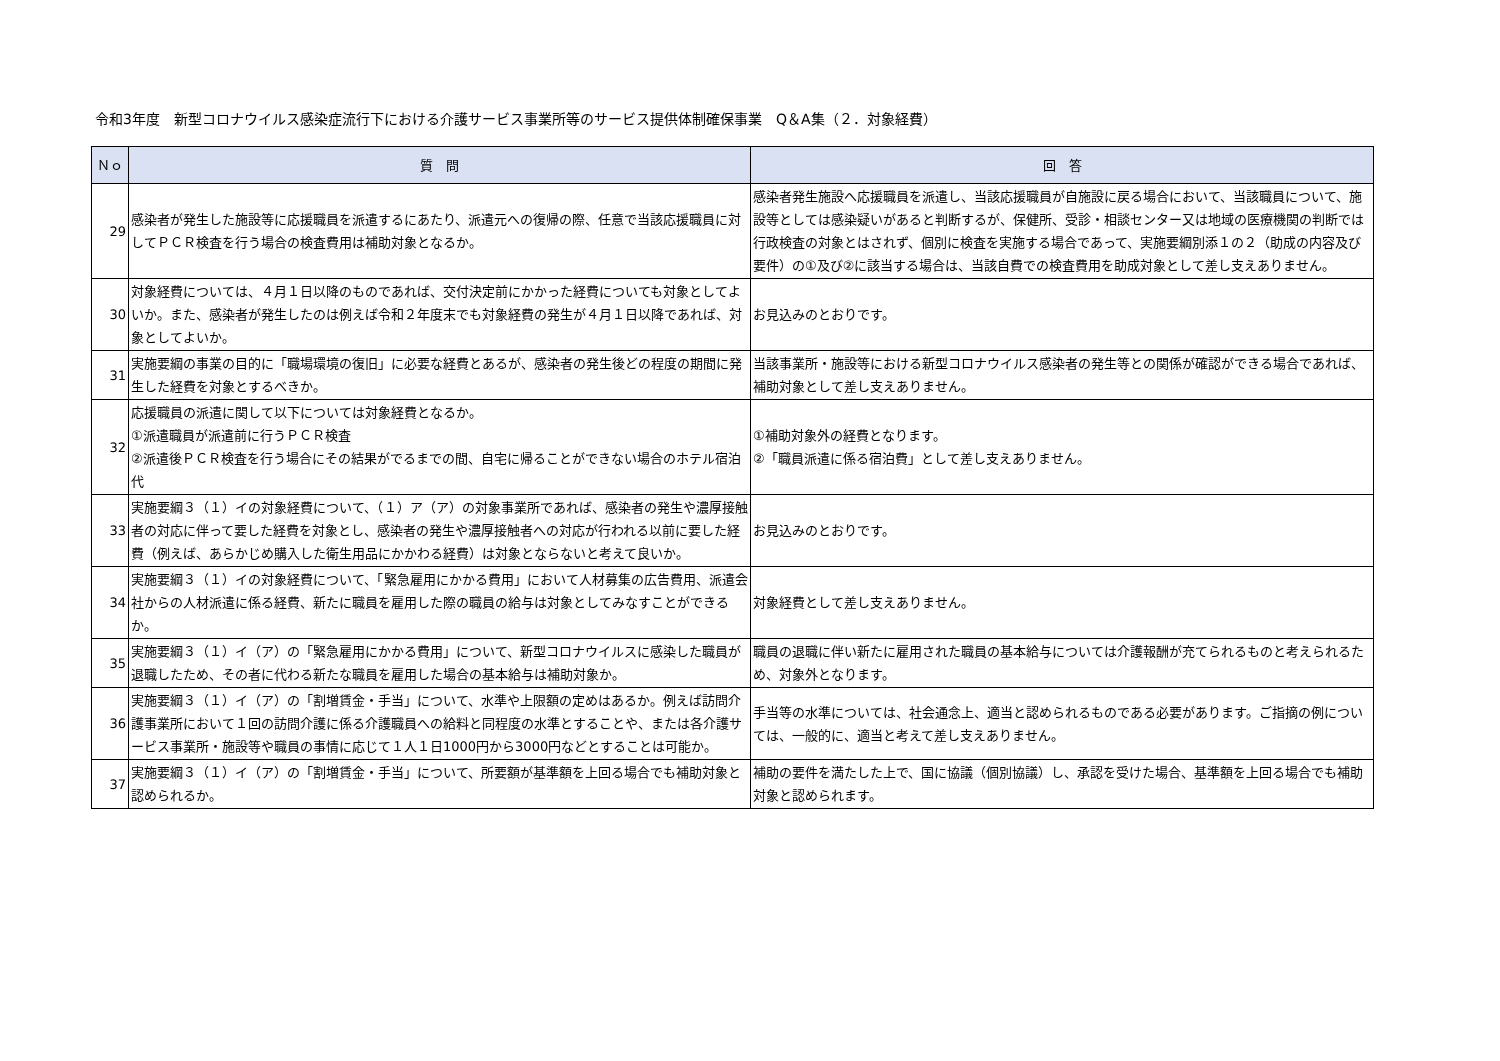令和3年度　新型コロナウイルス感染症流行下における介護サービス事業所等のサービス提供体制確保事業　Q＆A集（２．対象経費）
| Ｎｏ | 質 問 | 回 答 |
| --- | --- | --- |
| 29 | 感染者が発生した施設等に応援職員を派遣するにあたり、派遣元への復帰の際、任意で当該応援職員に対してＰＣＲ検査を行う場合の検査費用は補助対象となるか。 | 感染者発生施設へ応援職員を派遣し、当該応援職員が自施設に戻る場合において、当該職員について、施設等としては感染疑いがあると判断するが、保健所、受診・相談センター又は地域の医療機関の判断では行政検査の対象とはされず、個別に検査を実施する場合であって、実施要綱別添１の２（助成の内容及び要件）の①及び②に該当する場合は、当該自費での検査費用を助成対象として差し支えありません。 |
| 30 | 対象経費については、４月１日以降のものであれば、交付決定前にかかった経費についても対象としてよいか。また、感染者が発生したのは例えば令和２年度末でも対象経費の発生が４月１日以降であれば、対象としてよいか。 | お見込みのとおりです。 |
| 31 | 実施要綱の事業の目的に「職場環境の復旧」に必要な経費とあるが、感染者の発生後どの程度の期間に発生した経費を対象とするべきか。 | 当該事業所・施設等における新型コロナウイルス感染者の発生等との関係が確認ができる場合であれば、補助対象として差し支えありません。 |
| 32 | 応援職員の派遣に関して以下については対象経費となるか。 ①派遣職員が派遣前に行うＰＣＲ検査 ②派遣後ＰＣＲ検査を行う場合にその結果がでるまでの間、自宅に帰ることができない場合のホテル宿泊代 | ①補助対象外の経費となります。 ②「職員派遣に係る宿泊費」として差し支えありません。 |
| 33 | 実施要綱３（１）イの対象経費について、（１）ア（ア）の対象事業所であれば、感染者の発生や濃厚接触者の対応に伴って要した経費を対象とし、感染者の発生や濃厚接触者への対応が行われる以前に要した経費（例えば、あらかじめ購入した衛生用品にかかわる経費）は対象とならないと考えて良いか。 | お見込みのとおりです。 |
| 34 | 実施要綱３（１）イの対象経費について、「緊急雇用にかかる費用」において人材募集の広告費用、派遣会社からの人材派遣に係る経費、新たに職員を雇用した際の職員の給与は対象としてみなすことができるか。 | 対象経費として差し支えありません。 |
| 35 | 実施要綱３（１）イ（ア）の「緊急雇用にかかる費用」について、新型コロナウイルスに感染した職員が退職したため、その者に代わる新たな職員を雇用した場合の基本給与は補助対象か。 | 職員の退職に伴い新たに雇用された職員の基本給与については介護報酬が充てられるものと考えられるため、対象外となります。 |
| 36 | 実施要綱３（１）イ（ア）の「割増賃金・手当」について、水準や上限額の定めはあるか。例えば訪問介護事業所において１回の訪問介護に係る介護職員への給料と同程度の水準とすることや、または各介護サービス事業所・施設等や職員の事情に応じて１人１日1000円から3000円などとすることは可能か。 | 手当等の水準については、社会通念上、適当と認められるものである必要があります。ご指摘の例については、一般的に、適当と考えて差し支えありません。 |
| 37 | 実施要綱３（１）イ（ア）の「割増賃金・手当」について、所要額が基準額を上回る場合でも補助対象と認められるか。 | 補助の要件を満たした上で、国に協議（個別協議）し、承認を受けた場合、基準額を上回る場合でも補助対象と認められます。 |